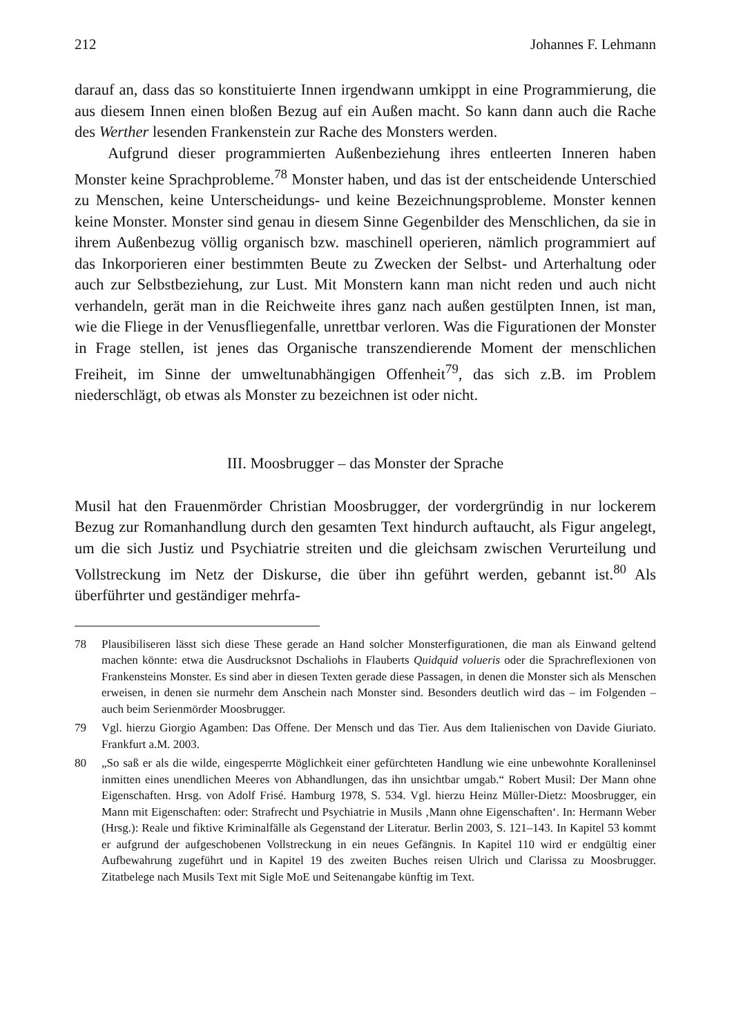212 Johannes F. Lehmann
darauf an, dass das so konstituierte Innen irgendwann umkippt in eine Programmierung, die aus diesem Innen einen bloßen Bezug auf ein Außen macht. So kann dann auch die Rache des Werther lesenden Frankenstein zur Rache des Monsters werden.
Aufgrund dieser programmierten Außenbeziehung ihres entleerten Inneren haben Monster keine Sprachprobleme.<sup>78</sup> Monster haben, und das ist der entscheidende Unterschied zu Menschen, keine Unterscheidungs- und keine Bezeichnungsprobleme. Monster kennen keine Monster. Monster sind genau in diesem Sinne Gegenbilder des Menschlichen, da sie in ihrem Außenbezug völlig organisch bzw. maschinell operieren, nämlich programmiert auf das Inkorporieren einer bestimmten Beute zu Zwecken der Selbst- und Arterhaltung oder auch zur Selbstbeziehung, zur Lust. Mit Monstern kann man nicht reden und auch nicht verhandeln, gerät man in die Reichweite ihres ganz nach außen gestülpten Innen, ist man, wie die Fliege in der Venusfliegenfalle, unrettbar verloren. Was die Figurationen der Monster in Frage stellen, ist jenes das Organische transzendierende Moment der menschlichen Freiheit, im Sinne der umweltunabhängigen Offenheit<sup>79</sup>, das sich z.B. im Problem niederschlägt, ob etwas als Monster zu bezeichnen ist oder nicht.
III. Moosbrugger – das Monster der Sprache
Musil hat den Frauenmörder Christian Moosbrugger, der vordergründig in nur lockerem Bezug zur Romanhandlung durch den gesamten Text hindurch auftaucht, als Figur angelegt, um die sich Justiz und Psychiatrie streiten und die gleichsam zwischen Verurteilung und Vollstreckung im Netz der Diskurse, die über ihn geführt werden, gebannt ist.<sup>80</sup> Als überführter und geständiger mehrfa-
78 Plausibiliseren lässt sich diese These gerade an Hand solcher Monsterfigurationen, die man als Einwand geltend machen könnte: etwa die Ausdrucksnot Dschaliohs in Flauberts Quidquid volueris oder die Sprachreflexionen von Frankensteins Monster. Es sind aber in diesen Texten gerade diese Passagen, in denen die Monster sich als Menschen erweisen, in denen sie nurmehr dem Anschein nach Monster sind. Besonders deutlich wird das – im Folgenden – auch beim Serienmörder Moosbrugger.
79 Vgl. hierzu Giorgio Agamben: Das Offene. Der Mensch und das Tier. Aus dem Italienischen von Davide Giuriato. Frankfurt a.M. 2003.
80 „So saß er als die wilde, eingesperrte Möglichkeit einer gefürchteten Handlung wie eine unbewohnte Koralleninsel inmitten eines unendlichen Meeres von Abhandlungen, das ihn unsichtbar umgab.“ Robert Musil: Der Mann ohne Eigenschaften. Hrsg. von Adolf Frisé. Hamburg 1978, S. 534. Vgl. hierzu Heinz Müller-Dietz: Moosbrugger, ein Mann mit Eigenschaften: oder: Strafrecht und Psychiatrie in Musils ‚Mann ohne Eigenschaften‘. In: Hermann Weber (Hrsg.): Reale und fiktive Kriminalfälle als Gegenstand der Literatur. Berlin 2003, S. 121–143. In Kapitel 53 kommt er aufgrund der aufgeschobenen Vollstreckung in ein neues Gefängnis. In Kapitel 110 wird er endgültig einer Aufbewahrung zugeführt und in Kapitel 19 des zweiten Buches reisen Ulrich und Clarissa zu Moosbrugger. Zitatbelege nach Musils Text mit Sigle MoE und Seitenangabe künftig im Text.